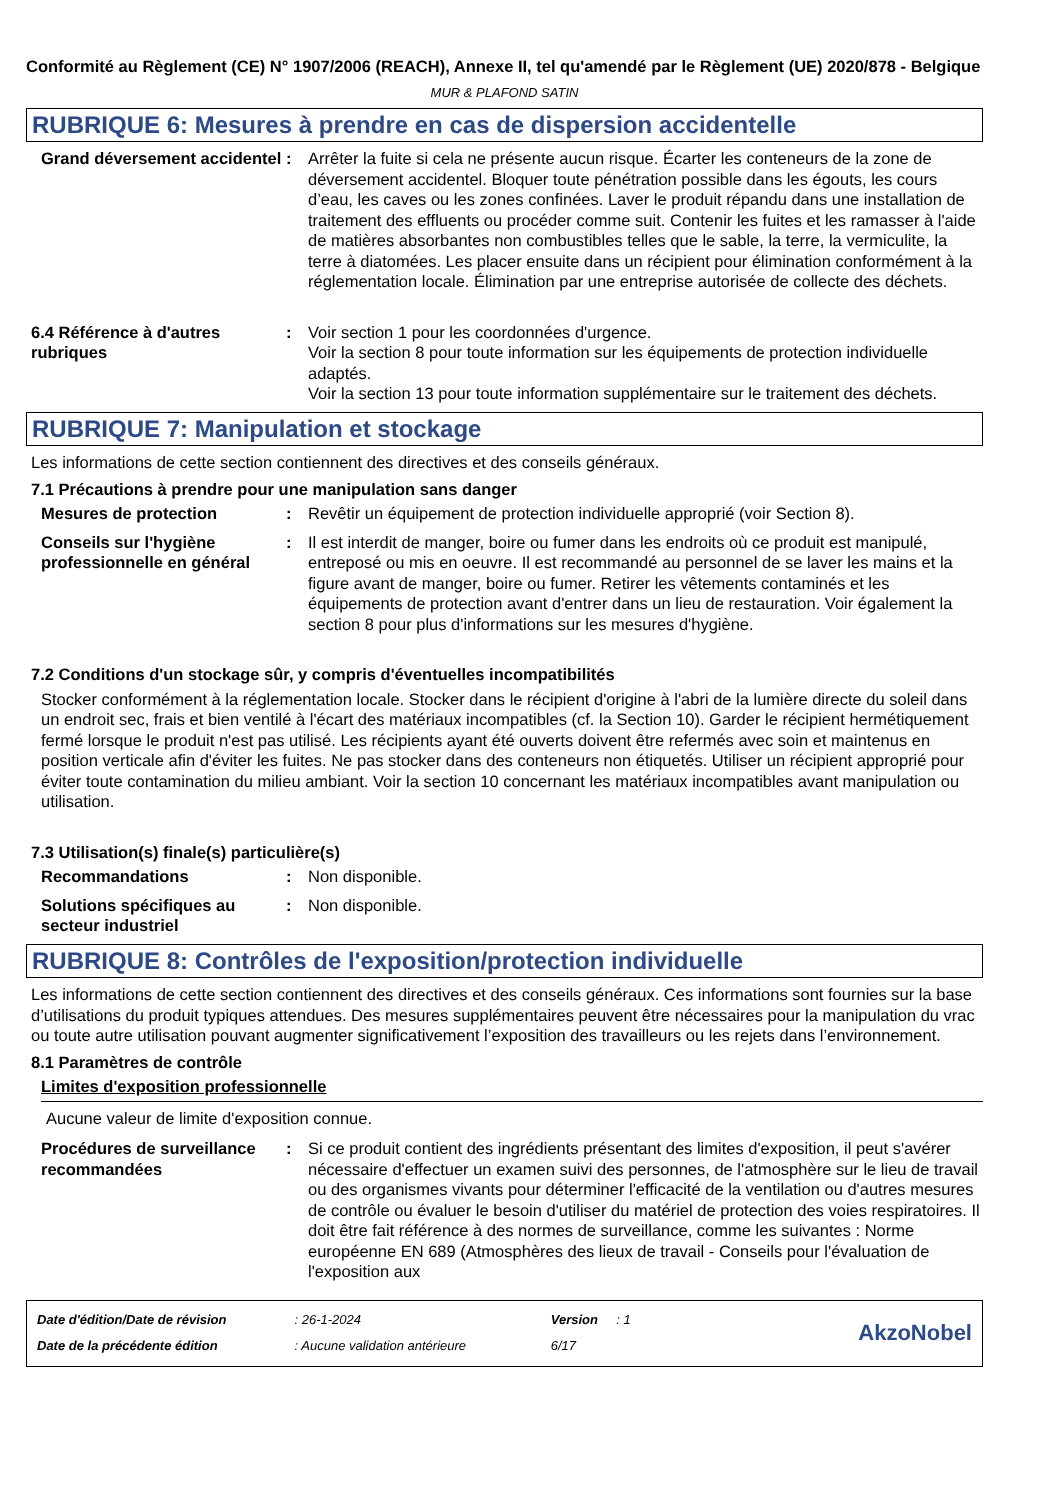Conformité au Règlement (CE) N° 1907/2006 (REACH), Annexe II, tel qu'amendé par le Règlement (UE) 2020/878 - Belgique
MUR & PLAFOND SATIN
RUBRIQUE 6: Mesures à prendre en cas de dispersion accidentelle
Grand déversement accidentel
: Arrêter la fuite si cela ne présente aucun risque. Écarter les conteneurs de la zone de déversement accidentel. Bloquer toute pénétration possible dans les égouts, les cours d’eau, les caves ou les zones confinées. Laver le produit répandu dans une installation de traitement des effluents ou procéder comme suit. Contenir les fuites et les ramasser à l'aide de matières absorbantes non combustibles telles que le sable, la terre, la vermiculite, la terre à diatomées. Les placer ensuite dans un récipient pour élimination conformément à la réglementation locale. Élimination par une entreprise autorisée de collecte des déchets.
6.4 Référence à d'autres rubriques
: Voir section 1 pour les coordonnées d'urgence.
Voir la section 8 pour toute information sur les équipements de protection individuelle adaptés.
Voir la section 13 pour toute information supplémentaire sur le traitement des déchets.
RUBRIQUE 7: Manipulation et stockage
Les informations de cette section contiennent des directives et des conseils généraux.
7.1 Précautions à prendre pour une manipulation sans danger
Mesures de protection : Revêtir un équipement de protection individuelle approprié (voir Section 8).
Conseils sur l'hygiène professionnelle en général
: Il est interdit de manger, boire ou fumer dans les endroits où ce produit est manipulé, entreposé ou mis en oeuvre. Il est recommandé au personnel de se laver les mains et la figure avant de manger, boire ou fumer. Retirer les vêtements contaminés et les équipements de protection avant d'entrer dans un lieu de restauration. Voir également la section 8 pour plus d'informations sur les mesures d'hygiène.
7.2 Conditions d'un stockage sûr, y compris d'éventuelles incompatibilités
Stocker conformément à la réglementation locale. Stocker dans le récipient d'origine à l'abri de la lumière directe du soleil dans un endroit sec, frais et bien ventilé à l'écart des matériaux incompatibles (cf. la Section 10). Garder le récipient hermétiquement fermé lorsque le produit n'est pas utilisé. Les récipients ayant été ouverts doivent être refermés avec soin et maintenus en position verticale afin d'éviter les fuites. Ne pas stocker dans des conteneurs non étiquetés. Utiliser un récipient approprié pour éviter toute contamination du milieu ambiant. Voir la section 10 concernant les matériaux incompatibles avant manipulation ou utilisation.
7.3 Utilisation(s) finale(s) particulière(s)
Recommandations : Non disponible.
Solutions spécifiques au secteur industriel
: Non disponible.
RUBRIQUE 8: Contrôles de l'exposition/protection individuelle
Les informations de cette section contiennent des directives et des conseils généraux. Ces informations sont fournies sur la base d’utilisations du produit typiques attendues. Des mesures supplémentaires peuvent être nécessaires pour la manipulation du vrac ou toute autre utilisation pouvant augmenter significativement l’exposition des travailleurs ou les rejets dans l’environnement.
8.1 Paramètres de contrôle
Limites d'exposition professionnelle
Aucune valeur de limite d'exposition connue.
Procédures de surveillance recommandées
: Si ce produit contient des ingrédients présentant des limites d'exposition, il peut s'avérer nécessaire d'effectuer un examen suivi des personnes, de l'atmosphère sur le lieu de travail ou des organismes vivants pour déterminer l'efficacité de la ventilation ou d'autres mesures de contrôle ou évaluer le besoin d'utiliser du matériel de protection des voies respiratoires. Il doit être fait référence à des normes de surveillance, comme les suivantes : Norme européenne EN 689 (Atmosphères des lieux de travail - Conseils pour l'évaluation de l'exposition aux
| Date d'édition/Date de révision | : 26-1-2024 | Version | : 1 |
| Date de la précédente édition | : Aucune validation antérieure | 6/17 | |
AkzoNobel